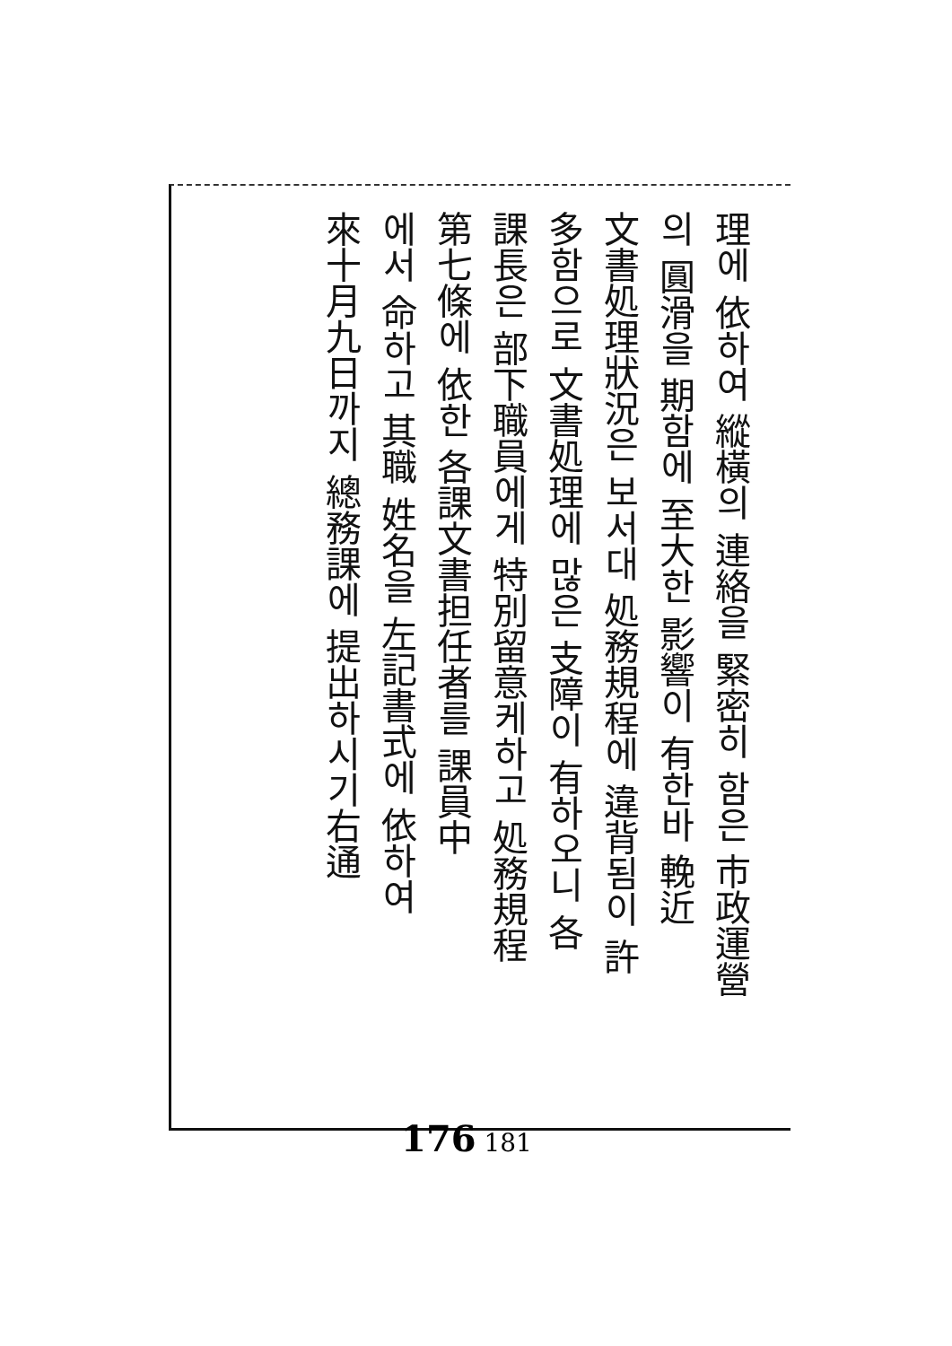理에 依하여 縱橫의 連絡을 緊密히 함은 市政運營
의 圓滑을 期함에 至大한 影響이 有한바 輓近
文書処理狀況은 보서대 処務規程에 違背됨이 許
多함으로 文書処理에 많은 支障이 有하오니 各
課長은 部下職員에게 特別留意케하고 処務規程
第七條에 依한 各課文書担任者를 課員中
에서 命하고 其職 姓名을 左記書式에 依하여
來十月九日까지 總務課에 提出하시기右通
176 181